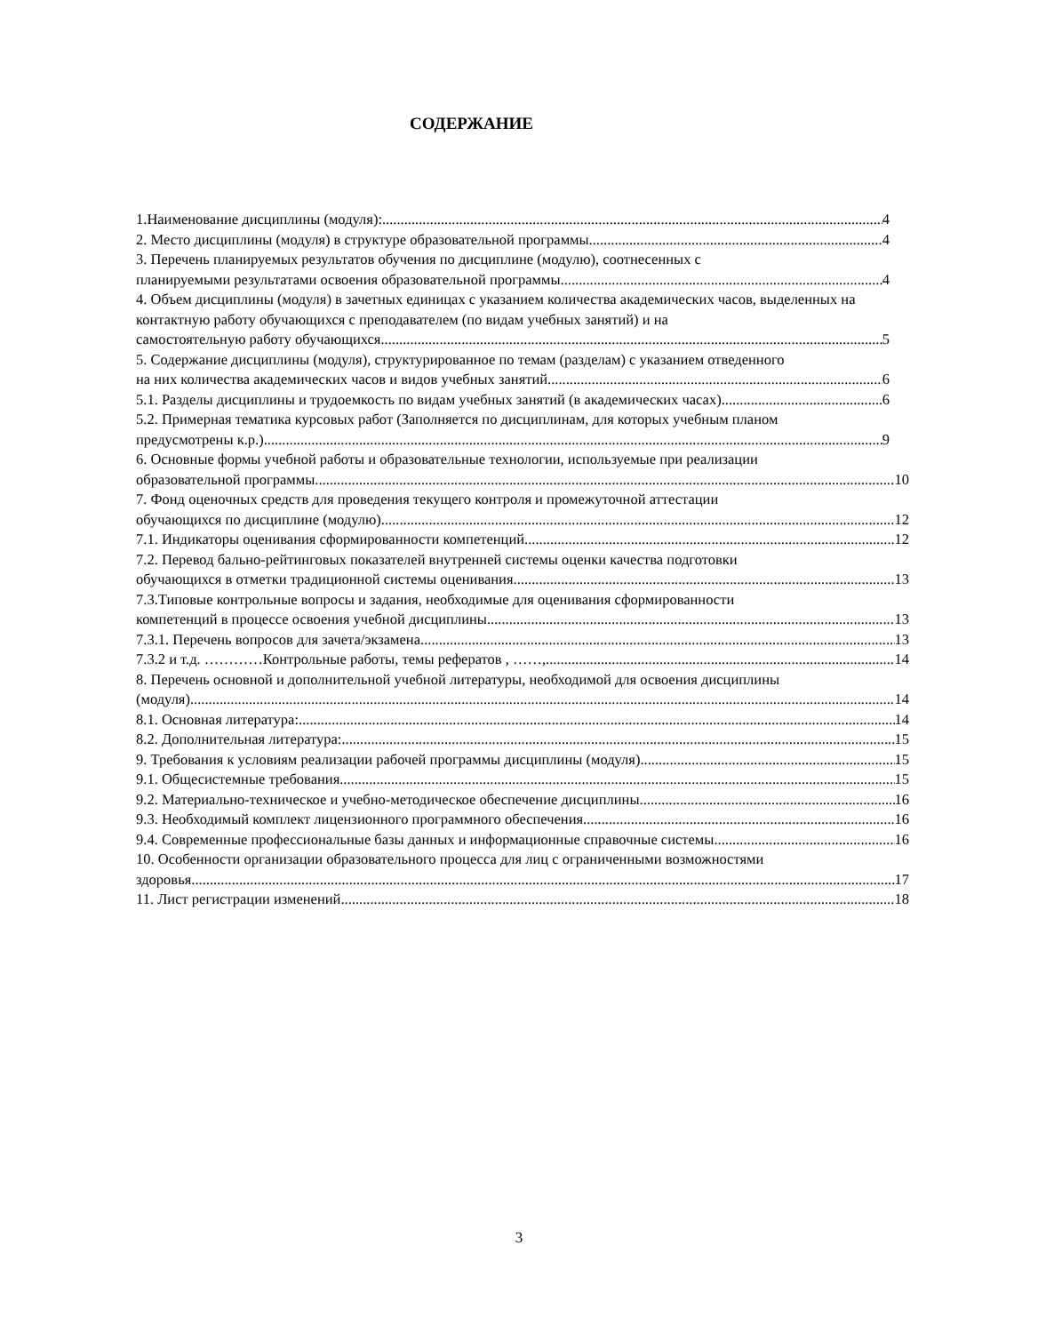СОДЕРЖАНИЕ
1.Наименование дисциплины (модуля): 4
2. Место дисциплины (модуля) в структуре образовательной программы 4
3. Перечень планируемых результатов обучения по дисциплине (модулю), соотнесенных с
планируемыми результатами освоения образовательной программы 4
4. Объем дисциплины (модуля) в зачетных единицах с указанием количества академических часов, выделенных на контактную работу обучающихся с преподавателем (по видам учебных занятий) и на
самостоятельную работу обучающихся 5
5. Содержание дисциплины (модуля), структурированное по темам (разделам) с указанием отведенного
на них количества академических часов и видов учебных занятий 6
5.1. Разделы дисциплины и трудоемкость по видам учебных занятий (в академических часах) 6
5.2. Примерная тематика курсовых работ (Заполняется по дисциплинам, для которых учебным планом
предусмотрены к.р.) 9
6. Основные формы учебной работы и образовательные технологии, используемые при реализации
образовательной программы 10
7. Фонд оценочных средств для проведения текущего контроля и промежуточной аттестации
обучающихся по дисциплине (модулю) 12
7.1. Индикаторы оценивания сформированности компетенций 12
7.2. Перевод бально-рейтинговых показателей внутренней системы оценки качества подготовки
обучающихся в отметки традиционной системы оценивания. 13
7.3.Типовые контрольные вопросы и задания, необходимые для оценивания сформированности
компетенций в процессе освоения учебной дисциплины 13
7.3.1. Перечень вопросов для зачета/экзамена 13
7.3.2 и т.д. …………Контрольные работы, темы рефератов , ……, 14
8. Перечень основной и дополнительной учебной литературы, необходимой для освоения дисциплины
(модуля) 14
8.1. Основная литература: 14
8.2. Дополнительная литература: 15
9. Требования к условиям реализации рабочей программы дисциплины (модуля) 15
9.1. Общесистемные требования 15
9.2. Материально-техническое и учебно-методическое обеспечение дисциплины 16
9.3. Необходимый комплект лицензионного программного обеспечения 16
9.4. Современные профессиональные базы данных и информационные справочные системы 16
10. Особенности организации образовательного процесса для лиц с ограниченными возможностями
здоровья 17
11. Лист регистрации изменений 18
3